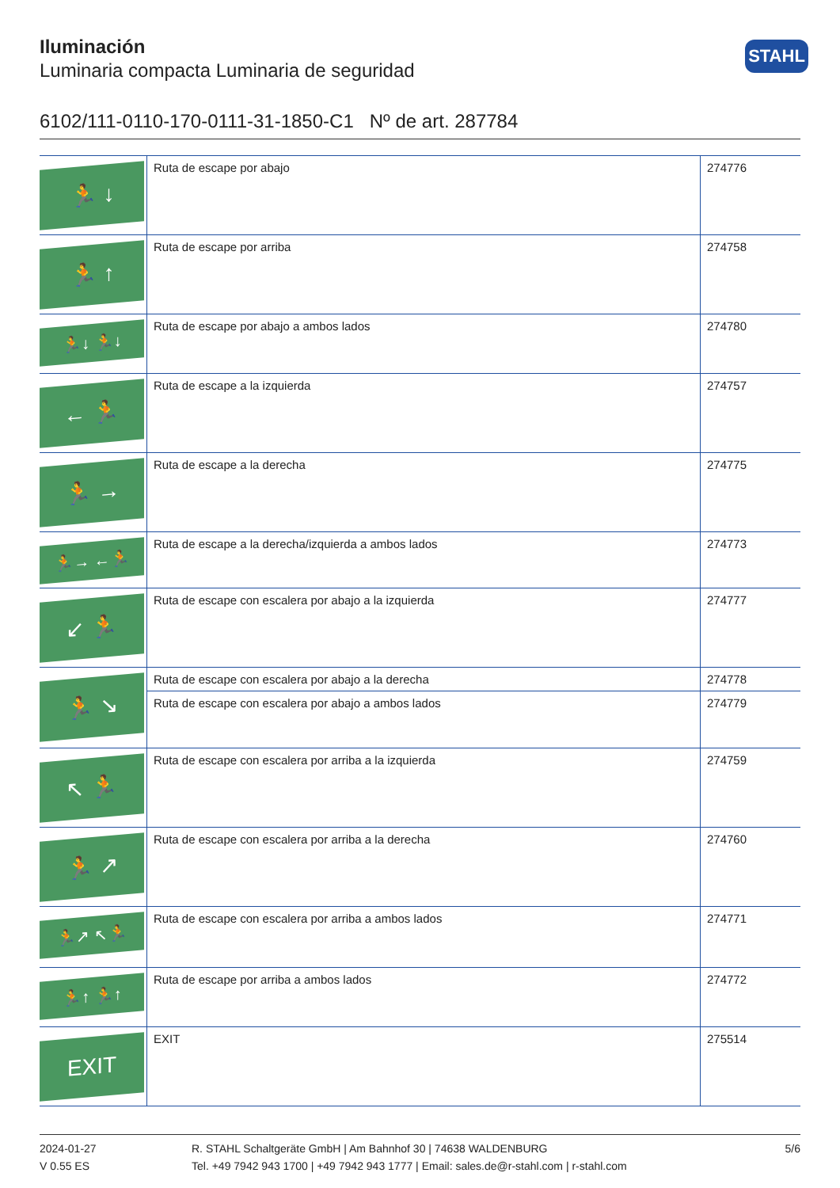STAHL
Iluminación
Luminaria compacta Luminaria de seguridad
6102/111-0110-170-0111-31-1850-C1 Nº de art. 287784
| 🏃 ↓ | Ruta de escape por abajo | 274776 |
| 🏃 ↑ | Ruta de escape por arriba | 274758 |
| 🏃↓ 🏃↓ | Ruta de escape por abajo a ambos lados | 274780 |
| ← 🏃 | Ruta de escape a la izquierda | 274757 |
| 🏃 → | Ruta de escape a la derecha | 274775 |
| 🏃→ ←🏃 | Ruta de escape a la derecha/izquierda a ambos lados | 274773 |
| ↙ 🏃 | Ruta de escape con escalera por abajo a la izquierda | 274777 |
| 🏃 ↘ | Ruta de escape con escalera por abajo a la derecha | 274778 |
| | Ruta de escape con escalera por abajo a ambos lados | 274779 |
| ↖ 🏃 | Ruta de escape con escalera por arriba a la izquierda | 274759 |
| 🏃 ↗ | Ruta de escape con escalera por arriba a la derecha | 274760 |
| 🏃↗ ↖🏃 | Ruta de escape con escalera por arriba a ambos lados | 274771 |
| 🏃↑ 🏃↑ | Ruta de escape por arriba a ambos lados | 274772 |
| EXIT | EXIT | 275514 |
2024-01-27
V 0.55 ES
R. STAHL Schaltgeräte GmbH | Am Bahnhof 30 | 74638 WALDENBURG
Tel. +49 7942 943 1700 | +49 7942 943 1777 | Email: sales.de@r-stahl.com | r-stahl.com
5/6